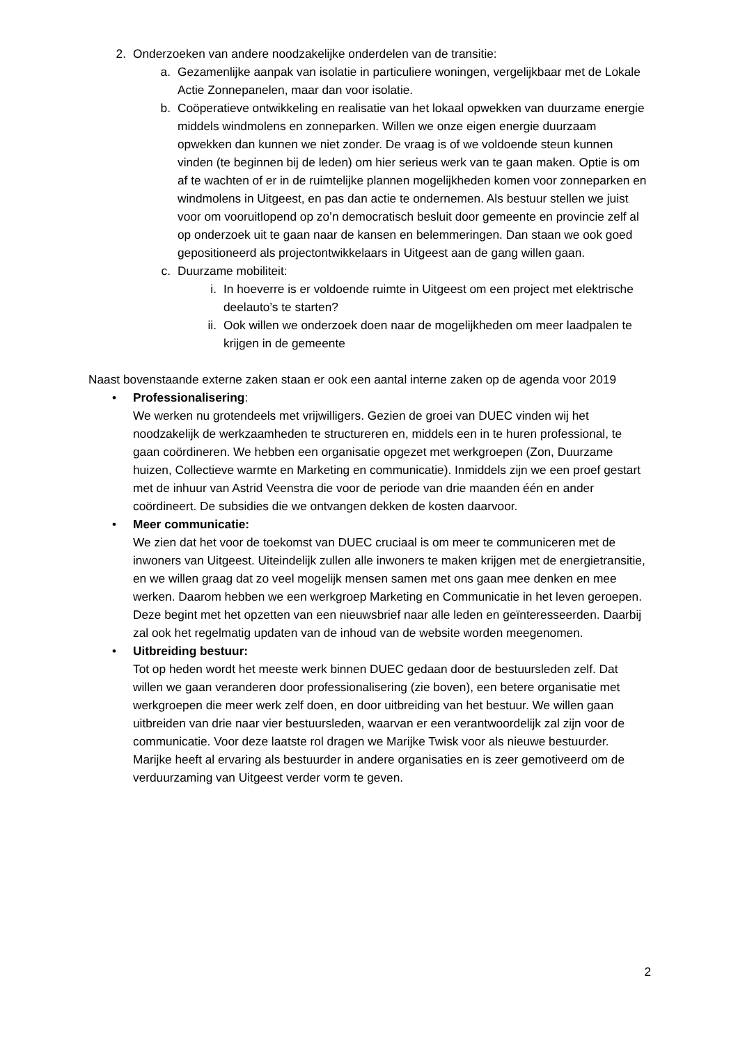2. Onderzoeken van andere noodzakelijke onderdelen van de transitie:
a. Gezamenlijke aanpak van isolatie in particuliere woningen, vergelijkbaar met de Lokale Actie Zonnepanelen, maar dan voor isolatie.
b. Coöperatieve ontwikkeling en realisatie van het lokaal opwekken van duurzame energie middels windmolens en zonneparken. Willen we onze eigen energie duurzaam opwekken dan kunnen we niet zonder. De vraag is of we voldoende steun kunnen vinden (te beginnen bij de leden) om hier serieus werk van te gaan maken. Optie is om af te wachten of er in de ruimtelijke plannen mogelijkheden komen voor zonneparken en windmolens in Uitgeest, en pas dan actie te ondernemen. Als bestuur stellen we juist voor om vooruitlopend op zo’n democratisch besluit door gemeente en provincie zelf al op onderzoek uit te gaan naar de kansen en belemmeringen. Dan staan we ook goed gepositioneerd als projectontwikkelaars in Uitgeest aan de gang willen gaan.
c. Duurzame mobiliteit:
i. In hoeverre is er voldoende ruimte in Uitgeest om een project met elektrische deelauto’s te starten?
ii. Ook willen we onderzoek doen naar de mogelijkheden om meer laadpalen te krijgen in de gemeente
Naast bovenstaande externe zaken staan er ook een aantal interne zaken op de agenda voor 2019
• Professionalisering:
We werken nu grotendeels met vrijwilligers. Gezien de groei van DUEC vinden wij het noodzakelijk de werkzaamheden te structureren en, middels een in te huren professional, te gaan coördineren. We hebben een organisatie opgezet met werkgroepen (Zon, Duurzame huizen, Collectieve warmte en Marketing en communicatie). Inmiddels zijn we een proef gestart met de inhuur van Astrid Veenstra die voor de periode van drie maanden één en ander coördineert. De subsidies die we ontvangen dekken de kosten daarvoor.
• Meer communicatie:
We zien dat het voor de toekomst van DUEC cruciaal is om meer te communiceren met de inwoners van Uitgeest. Uiteindelijk zullen alle inwoners te maken krijgen met de energietransitie, en we willen graag dat zo veel mogelijk mensen samen met ons gaan mee denken en mee werken. Daarom hebben we een werkgroep Marketing en Communicatie in het leven geroepen. Deze begint met het opzetten van een nieuwsbrief naar alle leden en geïnteresseerden. Daarbij zal ook het regelmatig updaten van de inhoud van de website worden meegenomen.
• Uitbreiding bestuur:
Tot op heden wordt het meeste werk binnen DUEC gedaan door de bestuursleden zelf. Dat willen we gaan veranderen door professionalisering (zie boven), een betere organisatie met werkgroepen die meer werk zelf doen, en door uitbreiding van het bestuur. We willen gaan uitbreiden van drie naar vier bestuursleden, waarvan er een verantwoordelijk zal zijn voor de communicatie. Voor deze laatste rol dragen we Marijke Twisk voor als nieuwe bestuurder. Marijke heeft al ervaring als bestuurder in andere organisaties en is zeer gemotiveerd om de verduurzaming van Uitgeest verder vorm te geven.
2